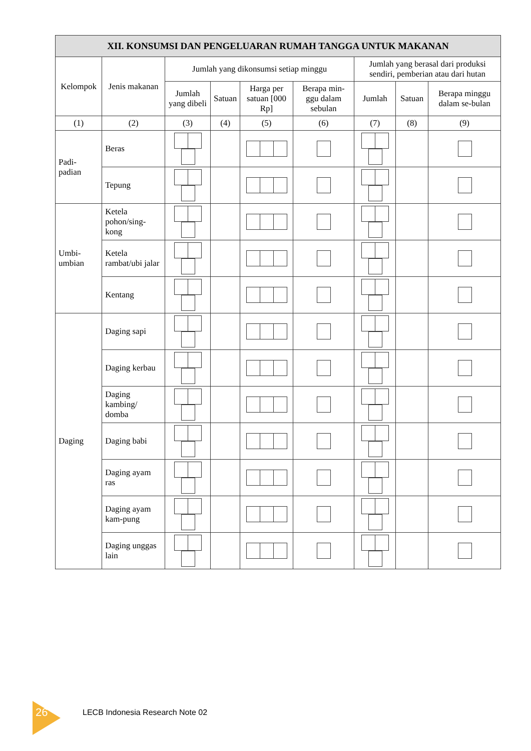| XII. KONSUMSI DAN PENGELUARAN RUMAH TANGGA UNTUK MAKANAN | | | | | | | | |
| --- | --- | --- | --- | --- | --- | --- | --- | --- |
| Kelompok | Jenis makanan | Jumlah yang dikonsumsi setiap minggu | | | | Jumlah yang berasal dari produksi sendiri, pemberian atau dari hutan | | |
| | | Jumlah yang dibeli | Satuan | Harga per satuan [000 Rp] | Berapa min-ggu dalam sebulan | Jumlah | Satuan | Berapa minggu dalam se-bulan |
| (1) | (2) | (3) | (4) | (5) | (6) | (7) | (8) | (9) |
| Padi-padian | Beras | | | | | | | |
| | Tepung | | | | | | | |
| Umbi-umbian | Ketela pohon/sing-kong | | | | | | | |
| | Ketela rambat/ubi jalar | | | | | | | |
| | Kentang | | | | | | | |
| Daging | Daging sapi | | | | | | | |
| | Daging kerbau | | | | | | | |
| | Daging kambing/ domba | | | | | | | |
| | Daging babi | | | | | | | |
| | Daging ayam ras | | | | | | | |
| | Daging ayam kam-pung | | | | | | | |
| | Daging unggas lain | | | | | | | |
26 LECB Indonesia Research Note 02